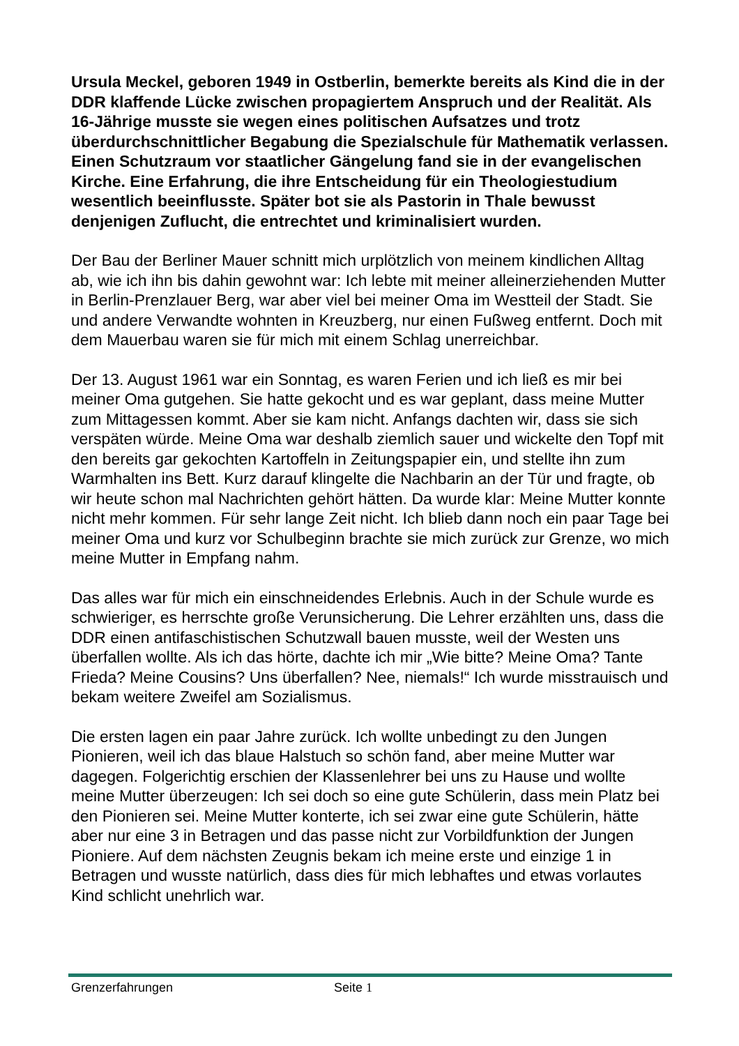Ursula Meckel, geboren 1949 in Ostberlin, bemerkte bereits als Kind die in der DDR klaffende Lücke zwischen propagiertem Anspruch und der Realität. Als 16-Jährige musste sie wegen eines politischen Aufsatzes und trotz überdurchschnittlicher Begabung die Spezialschule für Mathematik verlassen. Einen Schutzraum vor staatlicher Gängelung fand sie in der evangelischen Kirche. Eine Erfahrung, die ihre Entscheidung für ein Theologiestudium wesentlich beeinflusste. Später bot sie als Pastorin in Thale bewusst denjenigen Zuflucht, die entrechtet und kriminalisiert wurden.
Der Bau der Berliner Mauer schnitt mich urplötzlich von meinem kindlichen Alltag ab, wie ich ihn bis dahin gewohnt war: Ich lebte mit meiner alleinerziehenden Mutter in Berlin-Prenzlauer Berg, war aber viel bei meiner Oma im Westteil der Stadt. Sie und andere Verwandte wohnten in Kreuzberg, nur einen Fußweg entfernt. Doch mit dem Mauerbau waren sie für mich mit einem Schlag unerreichbar.
Der 13. August 1961 war ein Sonntag, es waren Ferien und ich ließ es mir bei meiner Oma gutgehen. Sie hatte gekocht und es war geplant, dass meine Mutter zum Mittagessen kommt. Aber sie kam nicht. Anfangs dachten wir, dass sie sich verspäten würde. Meine Oma war deshalb ziemlich sauer und wickelte den Topf mit den bereits gar gekochten Kartoffeln in Zeitungspapier ein, und stellte ihn zum Warmhalten ins Bett. Kurz darauf klingelte die Nachbarin an der Tür und fragte, ob wir heute schon mal Nachrichten gehört hätten. Da wurde klar: Meine Mutter konnte nicht mehr kommen. Für sehr lange Zeit nicht. Ich blieb dann noch ein paar Tage bei meiner Oma und kurz vor Schulbeginn brachte sie mich zurück zur Grenze, wo mich meine Mutter in Empfang nahm.
Das alles war für mich ein einschneidendes Erlebnis. Auch in der Schule wurde es schwieriger, es herrschte große Verunsicherung. Die Lehrer erzählten uns, dass die DDR einen antifaschistischen Schutzwall bauen musste, weil der Westen uns überfallen wollte. Als ich das hörte, dachte ich mir „Wie bitte? Meine Oma? Tante Frieda? Meine Cousins? Uns überfallen? Nee, niemals!“ Ich wurde misstrauisch und bekam weitere Zweifel am Sozialismus.
Die ersten lagen ein paar Jahre zurück. Ich wollte unbedingt zu den Jungen Pionieren, weil ich das blaue Halstuch so schön fand, aber meine Mutter war dagegen. Folgerichtig erschien der Klassenlehrer bei uns zu Hause und wollte meine Mutter überzeugen: Ich sei doch so eine gute Schülerin, dass mein Platz bei den Pionieren sei. Meine Mutter konterte, ich sei zwar eine gute Schülerin, hätte aber nur eine 3 in Betragen und das passe nicht zur Vorbildfunktion der Jungen Pioniere. Auf dem nächsten Zeugnis bekam ich meine erste und einzige 1 in Betragen und wusste natürlich, dass dies für mich lebhaftes und etwas vorlautes Kind schlicht unehrlich war.
Grenzerfahrungen Seite 1